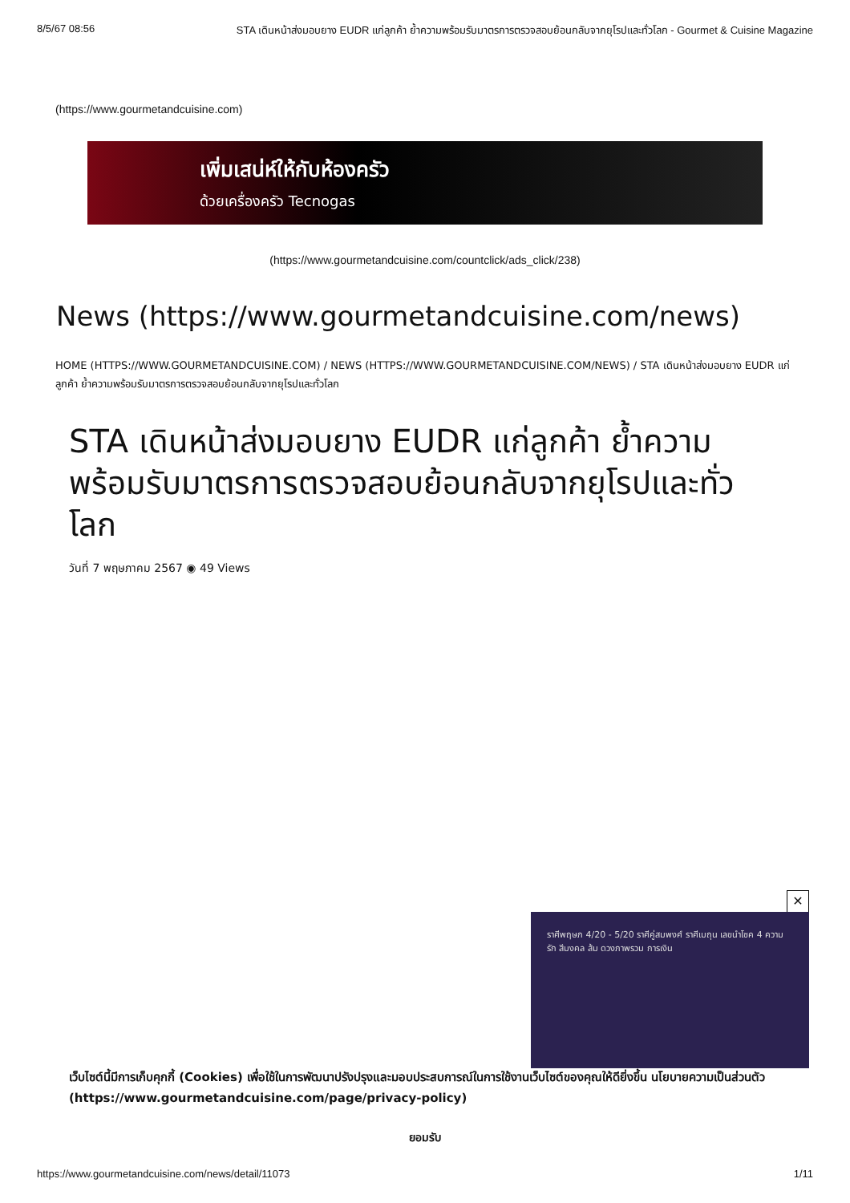8/5/67 08:56 STA เดินหน้าส่งมอบยาง EUDR แก่ลูกค้า ย้ำความพร้อมรับมาตรการตรวจสอบย้อนกลับจากยุโรปและทั่วโลก - Gourmet & Cuisine Magazine
(https://www.gourmetandcuisine.com)
เพิ่มเสน่ห์ให้กับห้องครัว
ด้วยเครื่องครัว Tecnogas
(https://www.gourmetandcuisine.com/countclick/ads_click/238)
News (https://www.gourmetandcuisine.com/news)
HOME (HTTPS://WWW.GOURMETANDCUISINE.COM) / NEWS (HTTPS://WWW.GOURMETANDCUISINE.COM/NEWS) / STA เดินหน้าส่งมอบยาง EUDR แก่ลูกค้า ย้ำความพร้อมรับมาตรการตรวจสอบย้อนกลับจากยุโรปและทั่วโลก
STA เดินหน้าส่งมอบยาง EUDR แก่ลูกค้า ย้ำความพร้อมรับมาตรการตรวจสอบย้อนกลับจากยุโรปและทั่วโลก
วันที่ 7 พฤษภาคม 2567 ◉ 49 Views
✕
ราศีพฤษภ 4/20 - 5/20 ราศีคู่สมพงศ์ ราศีเมถุน เลขนำโชค 4 ความรัก สีมงคล ส้ม ดวงภาพรวม การเงิน
เว็บไซต์นี้มีการเก็บคุกกี้ (Cookies) เพื่อใช้ในการพัฒนาปรังปรุงและมอบประสบการณ์ในการใช้งานเว็บไซต์ของคุณให้ดียิ่งขึ้น นโยบายความเป็นส่วนตัว (https://www.gourmetandcuisine.com/page/privacy-policy)
ยอมรับ
https://www.gourmetandcuisine.com/news/detail/11073 1/11